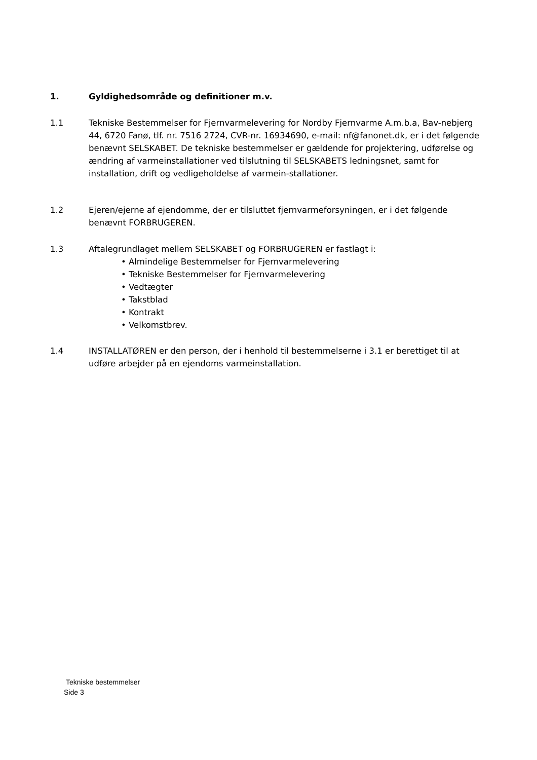1. Gyldighedsområde og definitioner m.v.
1.1 Tekniske Bestemmelser for Fjernvarmelevering for Nordby Fjernvarme A.m.b.a, Bav-nebjerg 44, 6720 Fanø, tlf. nr. 7516 2724, CVR-nr. 16934690, e-mail: nf@fanonet.dk, er i det følgende benævnt SELSKABET. De tekniske bestemmelser er gældende for projektering, udførelse og ændring af varmeinstallationer ved tilslutning til SELSKABETS ledningsnet, samt for installation, drift og vedligeholdelse af varmein-stallationer.
1.2 Ejeren/ejerne af ejendomme, der er tilsluttet fjernvarmeforsyningen, er i det følgende benævnt FORBRUGEREN.
1.3 Aftalegrundlaget mellem SELSKABET og FORBRUGEREN er fastlagt i:
• Almindelige Bestemmelser for Fjernvarmelevering
• Tekniske Bestemmelser for Fjernvarmelevering
• Vedtægter
• Takstblad
• Kontrakt
• Velkomstbrev.
1.4 INSTALLATØREN er den person, der i henhold til bestemmelserne i 3.1 er berettiget til at udføre arbejder på en ejendoms varmeinstallation.
Tekniske bestemmelser
Side 3